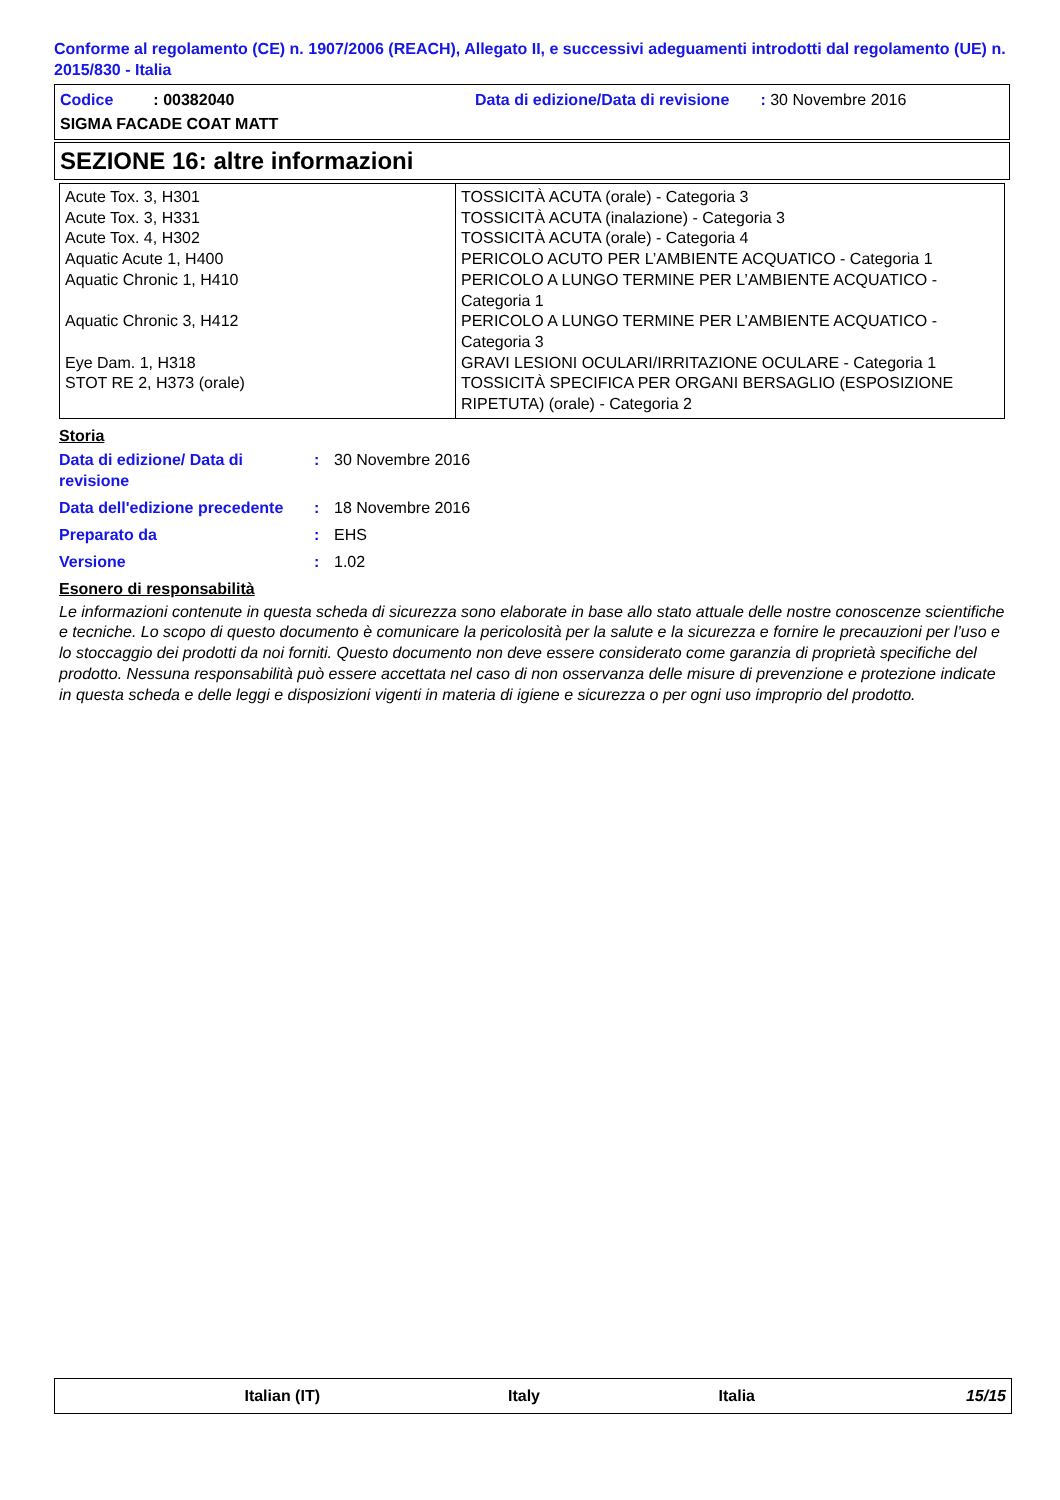Conforme al regolamento (CE) n. 1907/2006 (REACH), Allegato II, e successivi adeguamenti introdotti dal regolamento (UE) n. 2015/830 - Italia
Codice : 00382040
Data di edizione/Data di revisione : 30 Novembre 2016
SIGMA FACADE COAT MATT
SEZIONE 16: altre informazioni
| Acute Tox. 3, H301 Acute Tox. 3, H331 Acute Tox. 4, H302 Aquatic Acute 1, H400 Aquatic Chronic 1, H410 Aquatic Chronic 3, H412 Eye Dam. 1, H318 STOT RE 2, H373 (orale) | TOSSICITÀ ACUTA (orale) - Categoria 3 TOSSICITÀ ACUTA (inalazione) - Categoria 3 TOSSICITÀ ACUTA (orale) - Categoria 4 PERICOLO ACUTO PER L’AMBIENTE ACQUATICO - Categoria 1 PERICOLO A LUNGO TERMINE PER L’AMBIENTE ACQUATICO - Categoria 1 PERICOLO A LUNGO TERMINE PER L’AMBIENTE ACQUATICO - Categoria 3 GRAVI LESIONI OCULARI/IRRITAZIONE OCULARE - Categoria 1 TOSSICITÀ SPECIFICA PER ORGANI BERSAGLIO (ESPOSIZIONE RIPETUTA) (orale) - Categoria 2 |
Storia
Data di edizione/ Data di revisione
: 30 Novembre 2016
Data dell'edizione precedente
: 18 Novembre 2016
Preparato da : EHS
Versione : 1.02
Esonero di responsabilità
Le informazioni contenute in questa scheda di sicurezza sono elaborate in base allo stato attuale delle nostre conoscenze scientifiche e tecniche. Lo scopo di questo documento è comunicare la pericolosità per la salute e la sicurezza e fornire le precauzioni per l’uso e lo stoccaggio dei prodotti da noi forniti. Questo documento non deve essere considerato come garanzia di proprietà specifiche del prodotto. Nessuna responsabilità può essere accettata nel caso di non osservanza delle misure di prevenzione e protezione indicate in questa scheda e delle leggi e disposizioni vigenti in materia di igiene e sicurezza o per ogni uso improprio del prodotto.
Italian (IT) Italy Italia 15/15